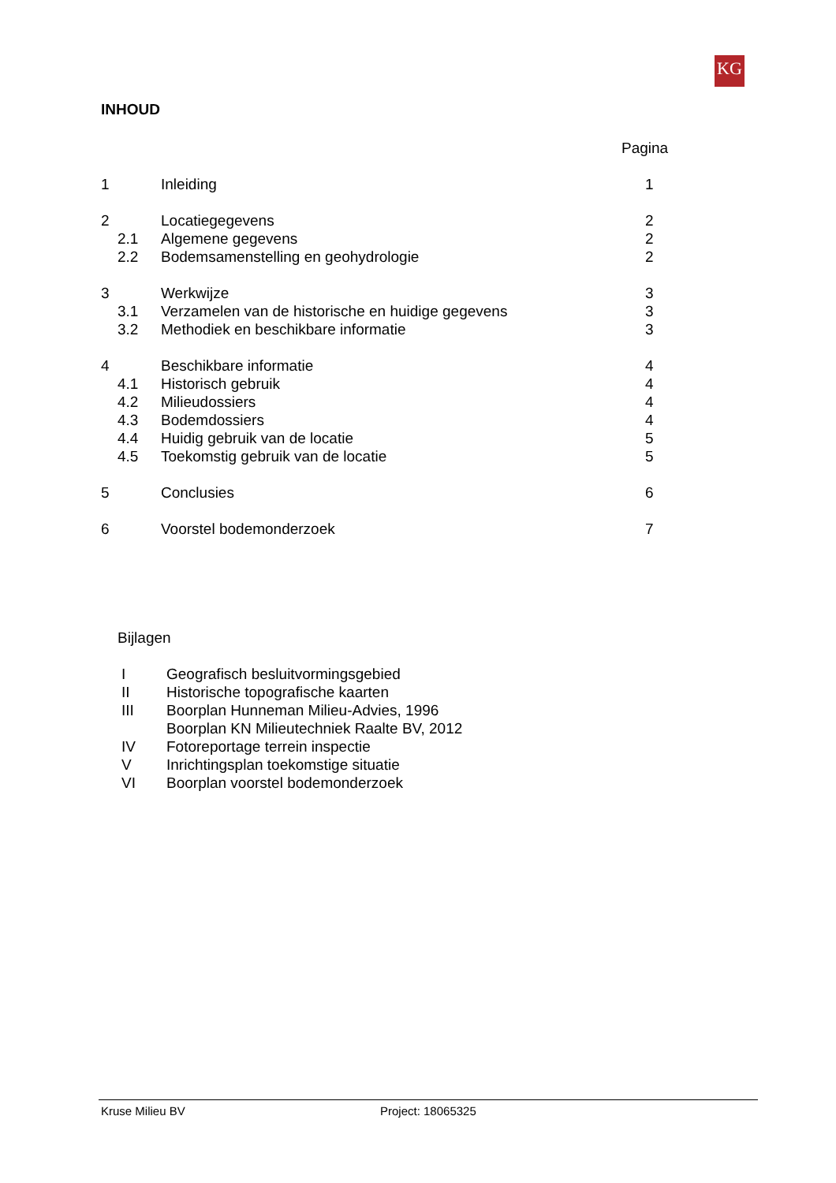KG
INHOUD
Pagina
1 Inleiding 1
2 Locatiegegevens 2
2.1 Algemene gegevens 2
2.2 Bodemsamenstelling en geohydrologie 2
3 Werkwijze 3
3.1 Verzamelen van de historische en huidige gegevens 3
3.2 Methodiek en beschikbare informatie 3
4 Beschikbare informatie 4
4.1 Historisch gebruik 4
4.2 Milieudossiers 4
4.3 Bodemdossiers 4
4.4 Huidig gebruik van de locatie 5
4.5 Toekomstig gebruik van de locatie 5
5 Conclusies 6
6 Voorstel bodemonderzoek 7
Bijlagen
I Geografisch besluitvormingsgebied
II Historische topografische kaarten
III Boorplan Hunneman Milieu-Advies, 1996
Boorplan KN Milieutechniek Raalte BV, 2012
IV Fotoreportage terrein inspectie
V Inrichtingsplan toekomstige situatie
VI Boorplan voorstel bodemonderzoek
Kruse Milieu BV Project: 18065325